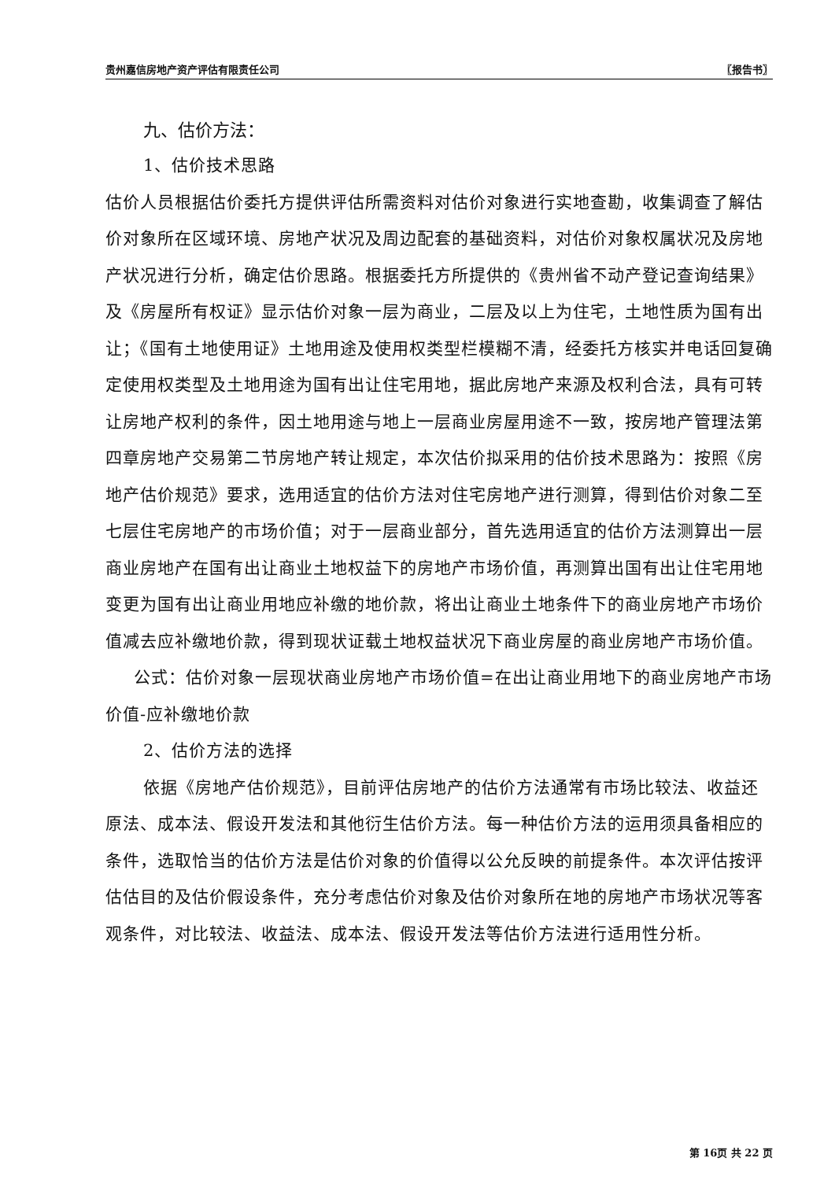贵州嘉信房地产资产评估有限责任公司 〖报告书〗
九、估价方法：
1、估价技术思路
估价人员根据估价委托方提供评估所需资料对估价对象进行实地查勘，收集调查了解估价对象所在区域环境、房地产状况及周边配套的基础资料，对估价对象权属状况及房地产状况进行分析，确定估价思路。根据委托方所提供的《贵州省不动产登记查询结果》及《房屋所有权证》显示估价对象一层为商业，二层及以上为住宅，土地性质为国有出让；《国有土地使用证》土地用途及使用权类型栏模糊不清，经委托方核实并电话回复确定使用权类型及土地用途为国有出让住宅用地，据此房地产来源及权利合法，具有可转让房地产权利的条件，因土地用途与地上一层商业房屋用途不一致，按房地产管理法第四章房地产交易第二节房地产转让规定，本次估价拟采用的估价技术思路为：按照《房地产估价规范》要求，选用适宜的估价方法对住宅房地产进行测算，得到估价对象二至七层住宅房地产的市场价值；对于一层商业部分，首先选用适宜的估价方法测算出一层商业房地产在国有出让商业土地权益下的房地产市场价值，再测算出国有出让住宅用地变更为国有出让商业用地应补缴的地价款，将出让商业土地条件下的商业房地产市场价值减去应补缴地价款，得到现状证载土地权益状况下商业房屋的商业房地产市场价值。
公式：估价对象一层现状商业房地产市场价值=在出让商业用地下的商业房地产市场价值-应补缴地价款
2、估价方法的选择
依据《房地产估价规范》，目前评估房地产的估价方法通常有市场比较法、收益还原法、成本法、假设开发法和其他衍生估价方法。每一种估价方法的运用须具备相应的条件，选取恰当的估价方法是估价对象的价值得以公允反映的前提条件。本次评估按评估估目的及估价假设条件，充分考虑估价对象及估价对象所在地的房地产市场状况等客观条件，对比较法、收益法、成本法、假设开发法等估价方法进行适用性分析。
第 16页 共 22 页